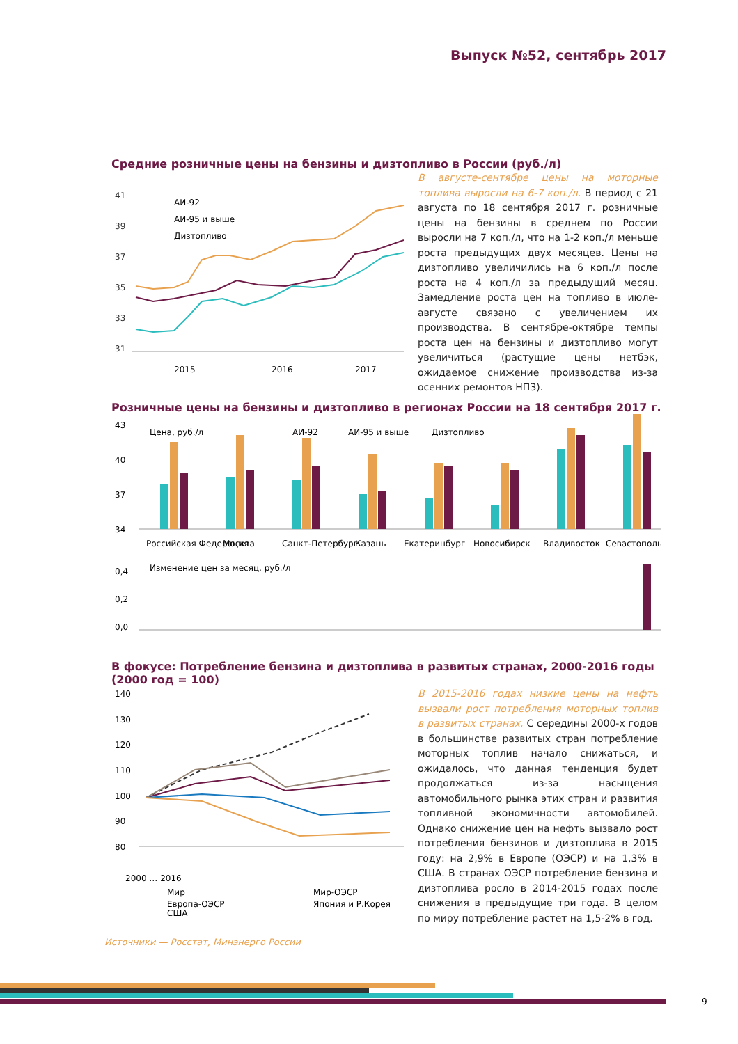Выпуск №52, сентябрь 2017
Средние розничные цены на бензины и дизтопливо в России (руб./л)
41
39
37
35
33
31
АИ-92
АИ-95 и выше
Дизтопливо
2015
2016
2017
В августе-сентябре цены на моторные топлива выросли на 6-7 коп./л. В период с 21 августа по 18 сентября 2017 г. розничные цены на бензины в среднем по России выросли на 7 коп./л, что на 1-2 коп./л меньше роста предыдущих двух месяцев. Цены на дизтопливо увеличились на 6 коп./л после роста на 4 коп./л за предыдущий месяц. Замедление роста цен на топливо в июле-августе связано с увеличением их производства. В сентябре-октябре темпы роста цен на бензины и дизтопливо могут увеличиться (растущие цены нетбэк, ожидаемое снижение производства из-за осенних ремонтов НПЗ).
Розничные цены на бензины и дизтопливо в регионах России на 18 сентября 2017 г.
Цена, руб./л
АИ-92
АИ-95 и выше
Дизтопливо
43
40
37
34
Российская Федерация
Москва
Санкт-Петербург
Казань
Екатеринбург
Новосибирск
Владивосток
Севастополь
Изменение цен за месяц, руб./л
0,4
0,2
0,0
В фокусе: Потребление бензина и дизтоплива в развитых странах, 2000-2016 годы (2000 год = 100)
140
130
120
110
100
90
80
2000 … 2016
Мир
Мир-ОЭСР
Европа-ОЭСР
Япония и Р.Корея
США
В 2015-2016 годах низкие цены на нефть вызвали рост потребления моторных топлив в развитых странах. С середины 2000-х годов в большинстве развитых стран потребление моторных топлив начало снижаться, и ожидалось, что данная тенденция будет продолжаться из-за насыщения автомобильного рынка этих стран и развития топливной экономичности автомобилей. Однако снижение цен на нефть вызвало рост потребления бензинов и дизтоплива в 2015 году: на 2,9% в Европе (ОЭСР) и на 1,3% в США. В странах ОЭСР потребление бензина и дизтоплива росло в 2014-2015 годах после снижения в предыдущие три года. В целом по миру потребление растет на 1,5-2% в год.
Источники — Росстат, Минэнерго России
9